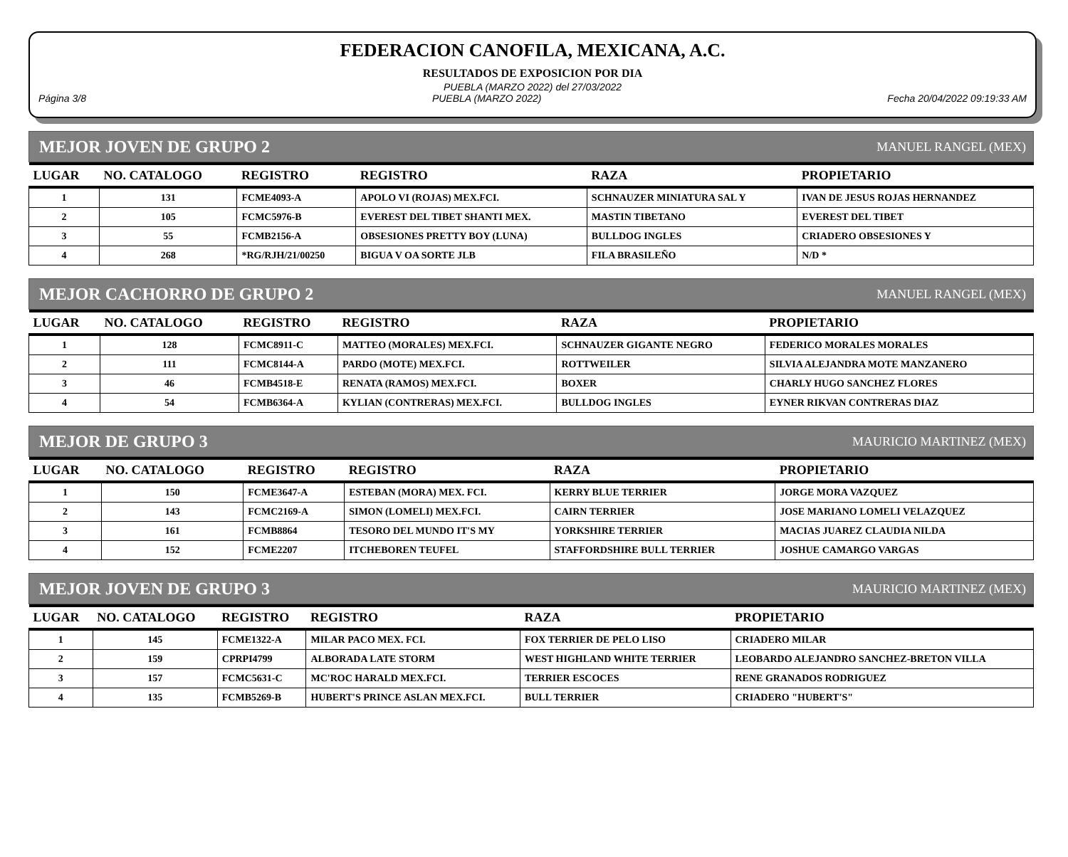FEDERACION CANOFILA, MEXICANA, A.C.
RESULTADOS DE EXPOSICION POR DIA
PUEBLA (MARZO 2022) del 27/03/2022
Página 3/8 PUEBLA (MARZO 2022) Fecha 20/04/2022 09:19:33 AM
MEJOR JOVEN DE GRUPO 2 MANUEL RANGEL (MEX)
| LUGAR | NO. CATALOGO | REGISTRO | REGISTRO | RAZA | PROPIETARIO |
| --- | --- | --- | --- | --- | --- |
| 1 | 131 | FCME4093-A | APOLO VI (ROJAS) MEX.FCI. | SCHNAUZER MINIATURA SAL Y | IVAN DE JESUS ROJAS HERNANDEZ |
| 2 | 105 | FCMC5976-B | EVEREST DEL TIBET SHANTI MEX. | MASTIN TIBETANO | EVEREST DEL TIBET |
| 3 | 55 | FCMB2156-A | OBSESIONES PRETTY BOY (LUNA) | BULLDOG INGLES | CRIADERO OBSESIONES Y |
| 4 | 268 | *RG/RJH/21/00250 | BIGUA V OA SORTE JLB | FILA BRASILEÑO | N/D * |
MEJOR CACHORRO DE GRUPO 2 MANUEL RANGEL (MEX)
| LUGAR | NO. CATALOGO | REGISTRO | REGISTRO | RAZA | PROPIETARIO |
| --- | --- | --- | --- | --- | --- |
| 1 | 128 | FCMC8911-C | MATTEO (MORALES) MEX.FCI. | SCHNAUZER GIGANTE NEGRO | FEDERICO MORALES MORALES |
| 2 | 111 | FCMC8144-A | PARDO (MOTE) MEX.FCI. | ROTTWEILER | SILVIA ALEJANDRA MOTE MANZANERO |
| 3 | 46 | FCMB4518-E | RENATA (RAMOS) MEX.FCI. | BOXER | CHARLY HUGO SANCHEZ FLORES |
| 4 | 54 | FCMB6364-A | KYLIAN (CONTRERAS) MEX.FCI. | BULLDOG INGLES | EYNER RIKVAN CONTRERAS DIAZ |
MEJOR DE GRUPO 3 MAURICIO MARTINEZ (MEX)
| LUGAR | NO. CATALOGO | REGISTRO | REGISTRO | RAZA | PROPIETARIO |
| --- | --- | --- | --- | --- | --- |
| 1 | 150 | FCME3647-A | ESTEBAN (MORA) MEX. FCI. | KERRY BLUE TERRIER | JORGE MORA VAZQUEZ |
| 2 | 143 | FCMC2169-A | SIMON (LOMELI) MEX.FCI. | CAIRN TERRIER | JOSE MARIANO LOMELI VELAZQUEZ |
| 3 | 161 | FCMB8864 | TESORO DEL MUNDO IT'S MY | YORKSHIRE TERRIER | MACIAS JUAREZ CLAUDIA NILDA |
| 4 | 152 | FCME2207 | ITCHEBOREN TEUFEL | STAFFORDSHIRE BULL TERRIER | JOSHUE CAMARGO VARGAS |
MEJOR JOVEN DE GRUPO 3 MAURICIO MARTINEZ (MEX)
| LUGAR | NO. CATALOGO | REGISTRO | REGISTRO | RAZA | PROPIETARIO |
| --- | --- | --- | --- | --- | --- |
| 1 | 145 | FCME1322-A | MILAR PACO MEX. FCI. | FOX TERRIER DE PELO LISO | CRIADERO MILAR |
| 2 | 159 | CPRPI4799 | ALBORADA LATE STORM | WEST HIGHLAND WHITE TERRIER | LEOBARDO ALEJANDRO SANCHEZ-BRETON VILLA |
| 3 | 157 | FCMC5631-C | MC'ROC HARALD MEX.FCI. | TERRIER ESCOCES | RENE GRANADOS RODRIGUEZ |
| 4 | 135 | FCMB5269-B | HUBERT'S PRINCE ASLAN MEX.FCI. | BULL TERRIER | CRIADERO "HUBERT'S" |